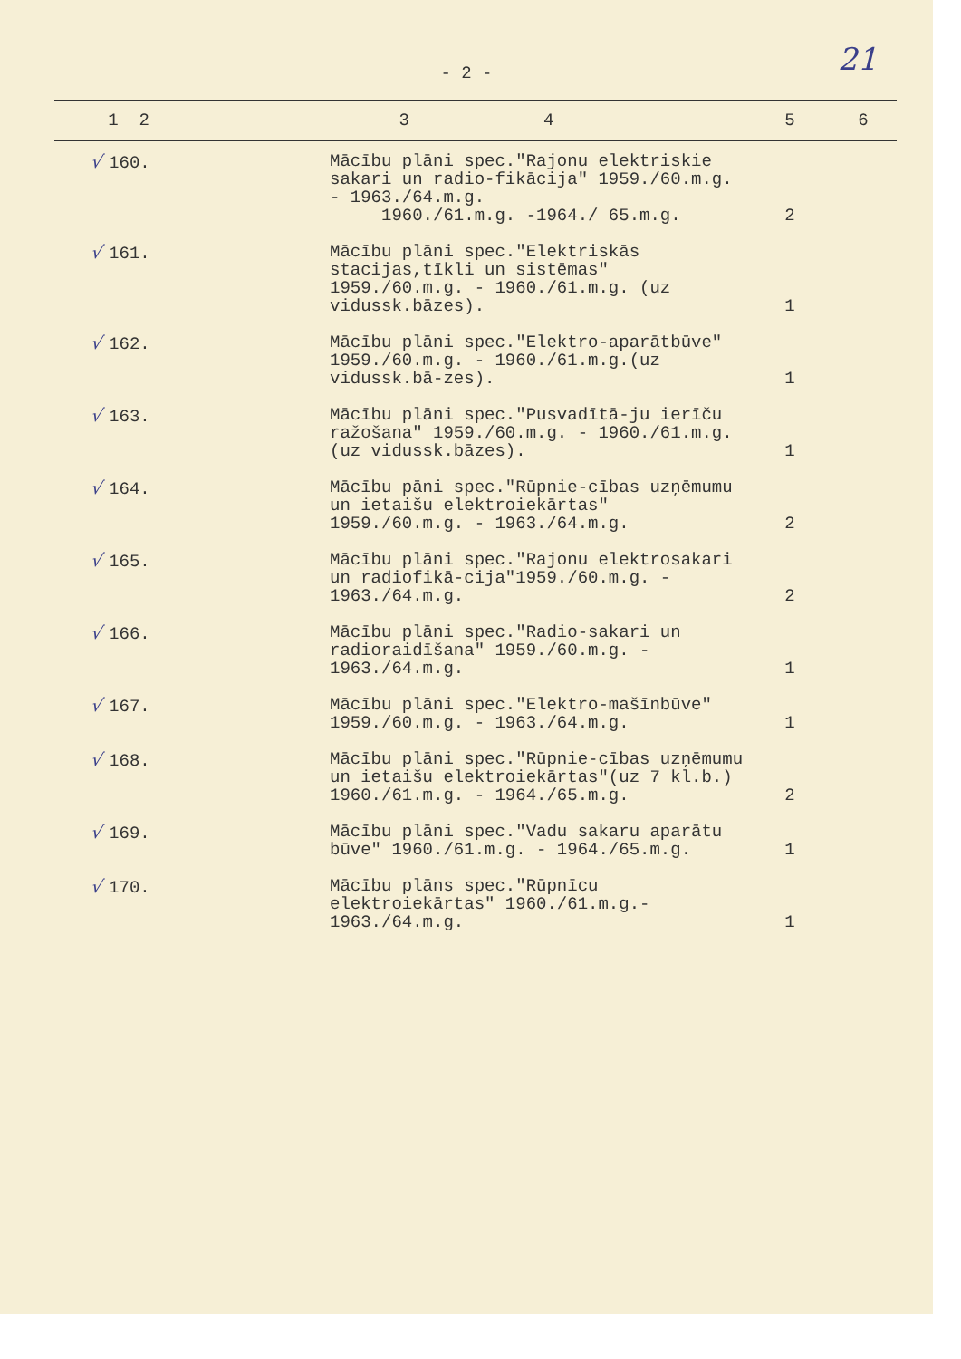21
- 2 -
| 1 2 | 3 4 | 5 | 6 |
| --- | --- | --- | --- |
| √ 160. | Mācību plāni spec."Rajonu elektriskie sakari un radio-fikācija" 1959./60.m.g. - 1963./64.m.g. 1960./61.m.g. -1964./ 65.m.g. | 2 | |
| √ 161. | Mācību plāni spec."Elektriskās stacijas,tīkli un sistēmas" 1959./60.m.g. - 1960./61.m.g. (uz vidussk.bāzes). | 1 | |
| √ 162. | Mācību plāni spec."Elektro-aparātbūve" 1959./60.m.g. - 1960./61.m.g.(uz vidussk.bā-zes). | 1 | |
| √ 163. | Mācību plāni spec."Pusvadītā-ju ierīču ražošana" 1959./60.m.g. - 1960./61.m.g. (uz vidussk.bāzes). | 1 | |
| √ 164. | Mācību pāni spec."Rūpnie-cības uzņēmumu un ietaišu elektroiekārtas" 1959./60.m.g. - 1963./64.m.g. | 2 | |
| √ 165. | Mācību plāni spec."Rajonu elektrosakari un radiofikā-cija"1959./60.m.g. - 1963./64.m.g. | 2 | |
| √ 166. | Mācību plāni spec."Radio-sakari un radioraidīšana" 1959./60.m.g. - 1963./64.m.g. | 1 | |
| √ 167. | Mācību plāni spec."Elektro-mašīnbūve" 1959./60.m.g. - 1963./64.m.g. | 1 | |
| √ 168. | Mācību plāni spec."Rūpnie-cības uzņēmumu un ietaišu elektroiekārtas"(uz 7 kl.b.) 1960./61.m.g. - 1964./65.m.g. | 2 | |
| √ 169. | Mācību plāni spec."Vadu sakaru aparātu būve" 1960./61.m.g. - 1964./65.m.g. | 1 | |
| √ 170. | Mācību plāns spec."Rūpnīcu elektroiekārtas" 1960./61.m.g.- 1963./64.m.g. | 1 | |